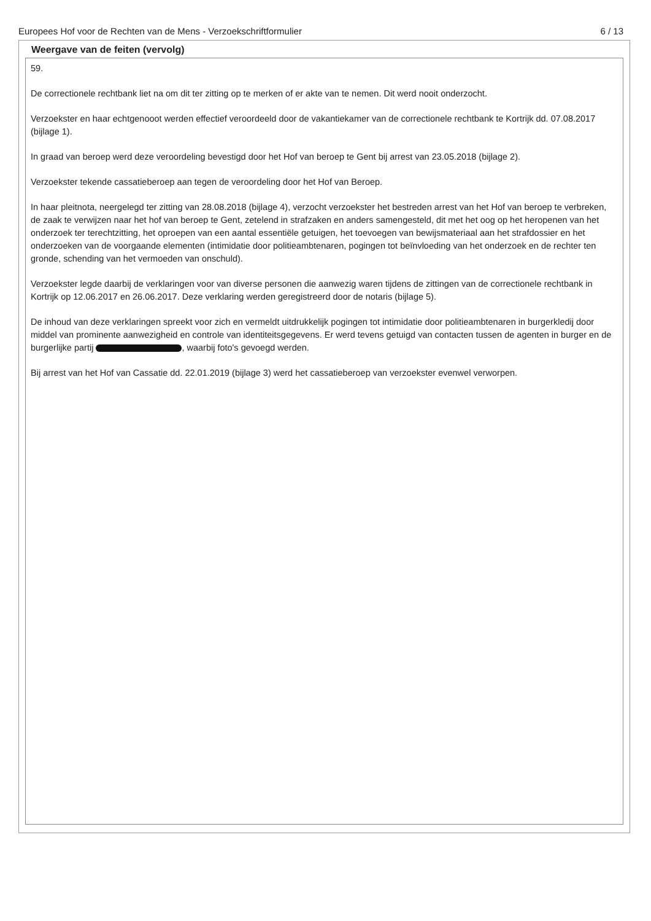Europees Hof voor de Rechten van de Mens - Verzoekschriftformulier 6 / 13
Weergave van de feiten (vervolg)
59.
De correctionele rechtbank liet na om dit ter zitting op te merken of er akte van te nemen. Dit werd nooit onderzocht.
Verzoekster en haar echtgenooot werden effectief veroordeeld door de vakantiekamer van de correctionele rechtbank te Kortrijk dd. 07.08.2017 (bijlage 1).
In graad van beroep werd deze veroordeling bevestigd door het Hof van beroep te Gent bij arrest van 23.05.2018 (bijlage 2).
Verzoekster tekende cassatieberoep aan tegen de veroordeling door het Hof van Beroep.
In haar pleitnota, neergelegd ter zitting van 28.08.2018 (bijlage 4), verzocht verzoekster het bestreden arrest van het Hof van beroep te verbreken, de zaak te verwijzen naar het hof van beroep te Gent, zetelend in strafzaken en anders samengesteld, dit met het oog op het heropenen van het onderzoek ter terechtzitting, het oproepen van een aantal essentiële getuigen, het toevoegen van bewijsmateriaal aan het strafdossier en het onderzoeken van de voorgaande elementen (intimidatie door politieambtenaren, pogingen tot beïnvloeding van het onderzoek en de rechter ten gronde, schending van het vermoeden van onschuld).
Verzoekster legde daarbij de verklaringen voor van diverse personen die aanwezig waren tijdens de zittingen van de correctionele rechtbank in Kortrijk op 12.06.2017 en 26.06.2017. Deze verklaring werden geregistreerd door de notaris (bijlage 5).
De inhoud van deze verklaringen spreekt voor zich en vermeldt uitdrukkelijk pogingen tot intimidatie door politieambtenaren in burgerkledij door middel van prominente aanwezigheid en controle van identiteitsgegevens. Er werd tevens getuigd van contacten tussen de agenten in burger en de burgerlijke partij , waarbij foto's gevoegd werden.
Bij arrest van het Hof van Cassatie dd. 22.01.2019 (bijlage 3) werd het cassatieberoep van verzoekster evenwel verworpen.